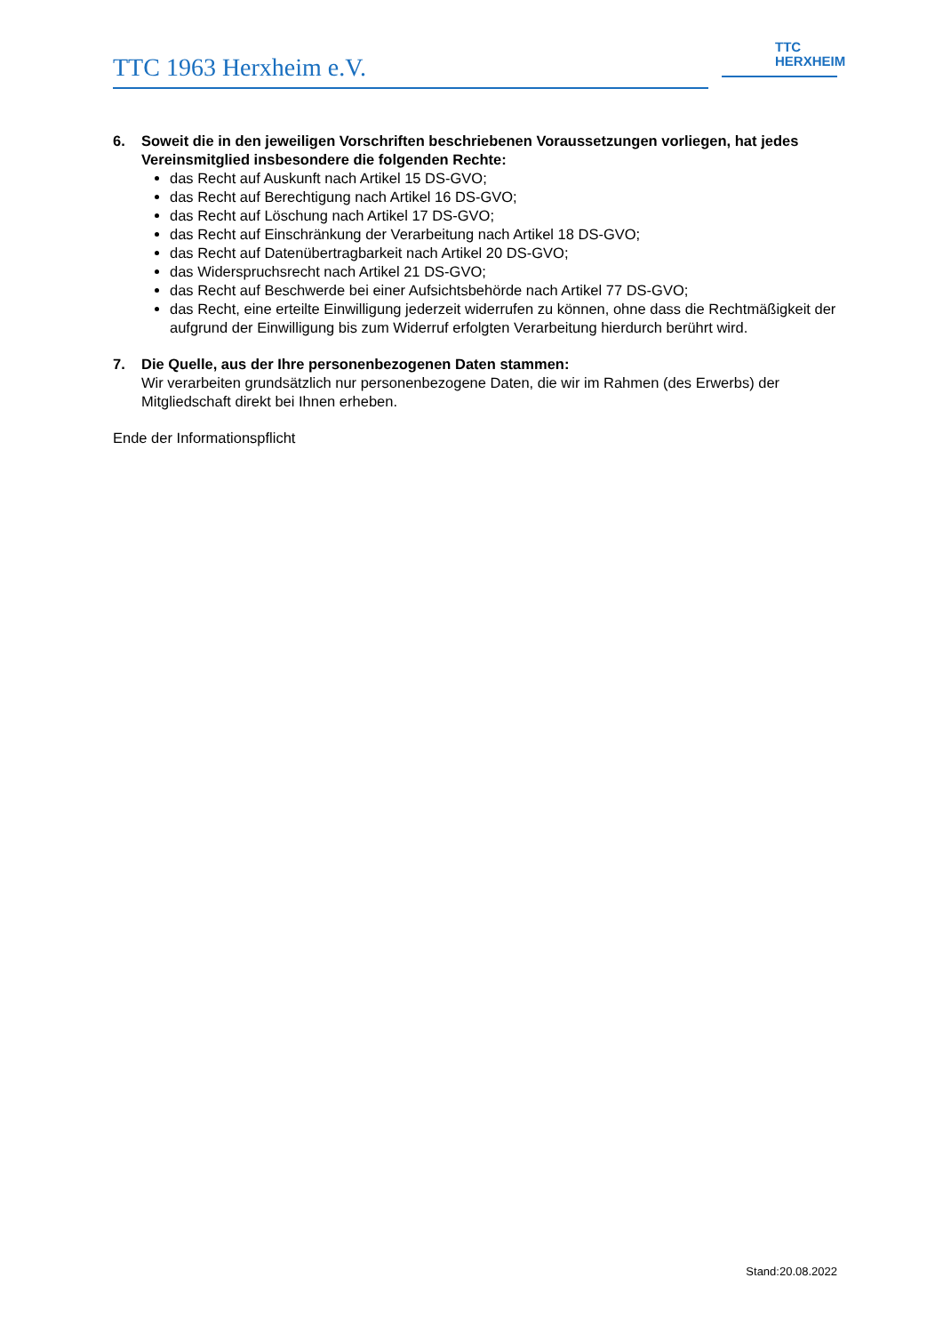TTC 1963 Herxheim e.V.
TTC
HERXHEIM
6. Soweit die in den jeweiligen Vorschriften beschriebenen Voraussetzungen vorliegen, hat jedes Vereinsmitglied insbesondere die folgenden Rechte:
das Recht auf Auskunft nach Artikel 15 DS-GVO;
das Recht auf Berechtigung nach Artikel 16 DS-GVO;
das Recht auf Löschung nach Artikel 17 DS-GVO;
das Recht auf Einschränkung der Verarbeitung nach Artikel 18 DS-GVO;
das Recht auf Datenübertragbarkeit nach Artikel 20 DS-GVO;
das Widerspruchsrecht nach Artikel 21 DS-GVO;
das Recht auf Beschwerde bei einer Aufsichtsbehörde nach Artikel 77 DS-GVO;
das Recht, eine erteilte Einwilligung jederzeit widerrufen zu können, ohne dass die Rechtmäßigkeit der aufgrund der Einwilligung bis zum Widerruf erfolgten Verarbeitung hierdurch berührt wird.
7. Die Quelle, aus der Ihre personenbezogenen Daten stammen:
Wir verarbeiten grundsätzlich nur personenbezogene Daten, die wir im Rahmen (des Erwerbs) der Mitgliedschaft direkt bei Ihnen erheben.
Ende der Informationspflicht
Stand:20.08.2022